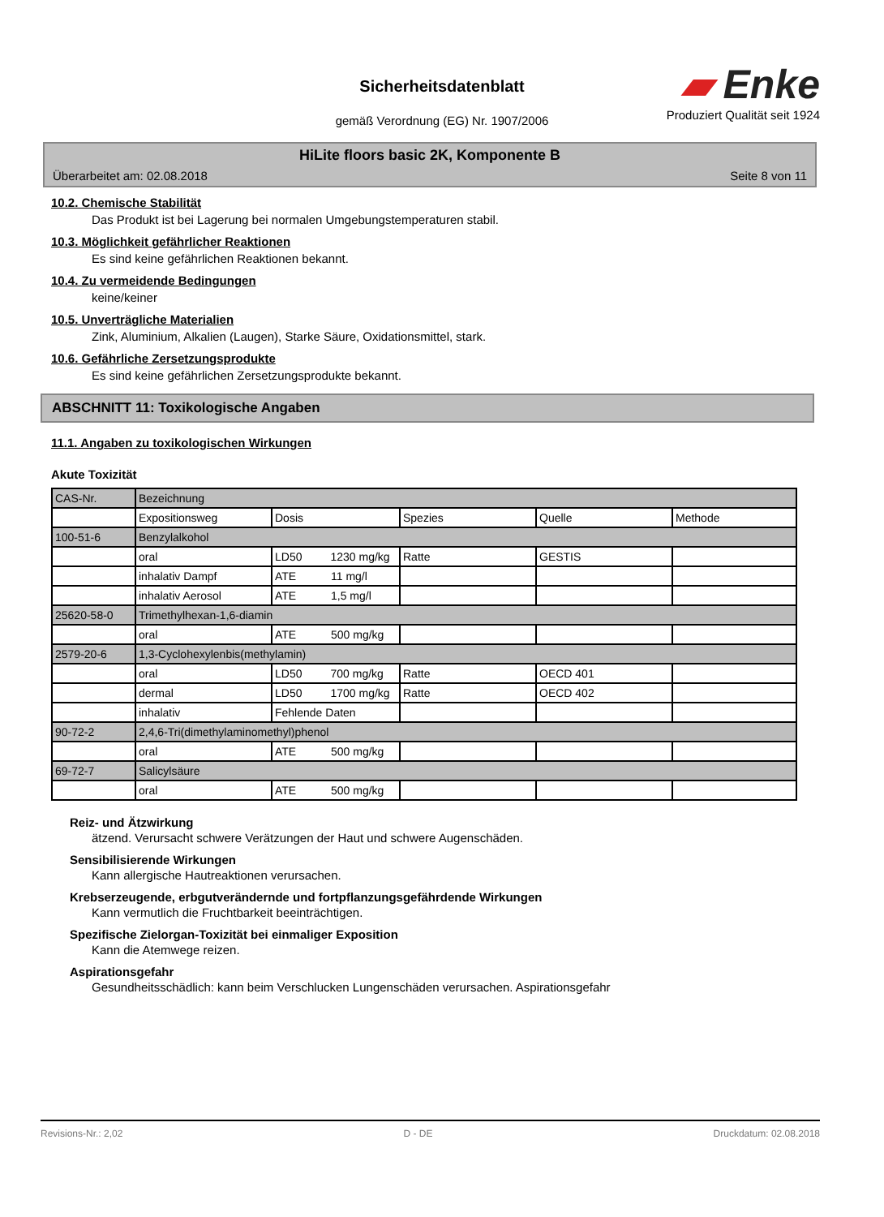Sicherheitsdatenblatt
gemäß Verordnung (EG) Nr. 1907/2006
▰ Enke
Produziert Qualität seit 1924
HiLite floors basic 2K, Komponente B
Überarbeitet am: 02.08.2018 Seite 8 von 11
10.2. Chemische Stabilität
Das Produkt ist bei Lagerung bei normalen Umgebungstemperaturen stabil.
10.3. Möglichkeit gefährlicher Reaktionen
Es sind keine gefährlichen Reaktionen bekannt.
10.4. Zu vermeidende Bedingungen
keine/keiner
10.5. Unverträgliche Materialien
Zink, Aluminium, Alkalien (Laugen), Starke Säure, Oxidationsmittel, stark.
10.6. Gefährliche Zersetzungsprodukte
Es sind keine gefährlichen Zersetzungsprodukte bekannt.
ABSCHNITT 11: Toxikologische Angaben
11.1. Angaben zu toxikologischen Wirkungen
Akute Toxizität
| CAS-Nr. | Bezeichnung | | | | |
| | Expositionsweg | Dosis | Spezies | Quelle | Methode |
| 100-51-6 | Benzylalkohol | | | | |
| | oral | LD50 1230 mg/kg | Ratte | GESTIS | |
| | inhalativ Dampf | ATE 11 mg/l | | | |
| | inhalativ Aerosol | ATE 1,5 mg/l | | | |
| 25620-58-0 | Trimethylhexan-1,6-diamin | | | | |
| | oral | ATE 500 mg/kg | | | |
| 2579-20-6 | 1,3-Cyclohexylenbis(methylamin) | | | | |
| | oral | LD50 700 mg/kg | Ratte | OECD 401 | |
| | dermal | LD50 1700 mg/kg | Ratte | OECD 402 | |
| | inhalativ | Fehlende Daten | | | |
| 90-72-2 | 2,4,6-Tri(dimethylaminomethyl)phenol | | | | |
| | oral | ATE 500 mg/kg | | | |
| 69-72-7 | Salicylsäure | | | | |
| | oral | ATE 500 mg/kg | | | |
Reiz- und Ätzwirkung
ätzend. Verursacht schwere Verätzungen der Haut und schwere Augenschäden.
Sensibilisierende Wirkungen
Kann allergische Hautreaktionen verursachen.
Krebserzeugende, erbgutverändernde und fortpflanzungsgefährdende Wirkungen
Kann vermutlich die Fruchtbarkeit beeinträchtigen.
Spezifische Zielorgan-Toxizität bei einmaliger Exposition
Kann die Atemwege reizen.
Aspirationsgefahr
Gesundheitsschädlich: kann beim Verschlucken Lungenschäden verursachen. Aspirationsgefahr
Revisions-Nr.: 2,02 D - DE Druckdatum: 02.08.2018